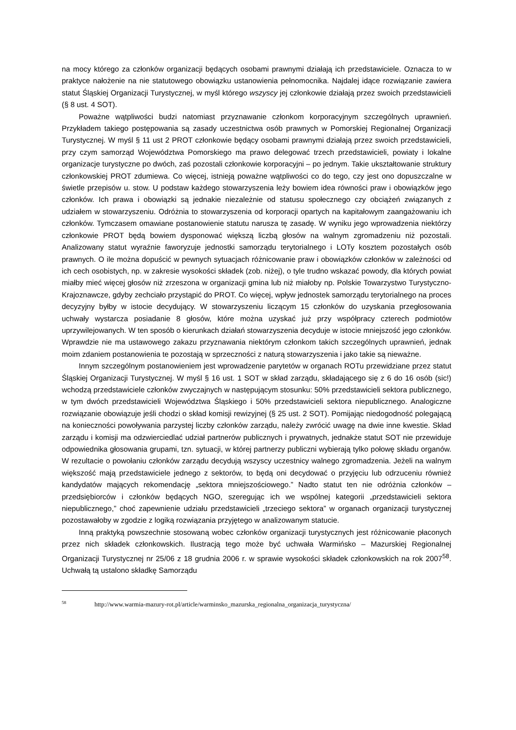na mocy którego za członków organizacji będących osobami prawnymi działają ich przedstawiciele. Oznacza to w praktyce nałożenie na nie statutowego obowiązku ustanowienia pełnomocnika. Najdalej idące rozwiązanie zawiera statut Śląskiej Organizacji Turystycznej, w myśl którego wszyscy jej członkowie działają przez swoich przedstawicieli (§ 8 ust. 4 SOT).
Poważne wątpliwości budzi natomiast przyznawanie członkom korporacyjnym szczególnych uprawnień. Przykładem takiego postępowania są zasady uczestnictwa osób prawnych w Pomorskiej Regionalnej Organizacji Turystycznej. W myśl § 11 ust 2 PROT członkowie będący osobami prawnymi działają przez swoich przedstawicieli, przy czym samorząd Województwa Pomorskiego ma prawo delegować trzech przedstawicieli, powiaty i lokalne organizacje turystyczne po dwóch, zaś pozostali członkowie korporacyjni – po jednym. Takie ukształtowanie struktury członkowskiej PROT zdumiewa. Co więcej, istnieją poważne wątpliwości co do tego, czy jest ono dopuszczalne w świetle przepisów u. stow. U podstaw każdego stowarzyszenia leży bowiem idea równości praw i obowiązków jego członków. Ich prawa i obowiązki są jednakie niezależnie od statusu społecznego czy obciążeń związanych z udziałem w stowarzyszeniu. Odróżnia to stowarzyszenia od korporacji opartych na kapitałowym zaangażowaniu ich członków. Tymczasem omawiane postanowienie statutu narusza tę zasadę. W wyniku jego wprowadzenia niektórzy członkowie PROT będą bowiem dysponować większą liczbą głosów na walnym zgromadzeniu niż pozostali. Analizowany statut wyraźnie faworyzuje jednostki samorządu terytorialnego i LOTy kosztem pozostałych osób prawnych. O ile można dopuścić w pewnych sytuacjach różnicowanie praw i obowiązków członków w zależności od ich cech osobistych, np. w zakresie wysokości składek (zob. niżej), o tyle trudno wskazać powody, dla których powiat miałby mieć więcej głosów niż zrzeszona w organizacji gmina lub niż miałoby np. Polskie Towarzystwo Turystyczno-Krajoznawcze, gdyby zechciało przystąpić do PROT. Co więcej, wpływ jednostek samorządu terytorialnego na proces decyzyjny byłby w istocie decydujący. W stowarzyszeniu liczącym 15 członków do uzyskania przegłosowania uchwały wystarcza posiadanie 8 głosów, które można uzyskać już przy współpracy czterech podmiotów uprzywilejowanych. W ten sposób o kierunkach działań stowarzyszenia decyduje w istocie mniejszość jego członków. Wprawdzie nie ma ustawowego zakazu przyznawania niektórym członkom takich szczególnych uprawnień, jednak moim zdaniem postanowienia te pozostają w sprzeczności z naturą stowarzyszenia i jako takie są nieważne.
Innym szczególnym postanowieniem jest wprowadzenie parytetów w organach ROTu przewidziane przez statut Śląskiej Organizacji Turystycznej. W myśl § 16 ust. 1 SOT w skład zarządu, składającego się z 6 do 16 osób (sic!) wchodzą przedstawiciele członków zwyczajnych w następującym stosunku: 50% przedstawicieli sektora publicznego, w tym dwóch przedstawicieli Województwa Śląskiego i 50% przedstawicieli sektora niepublicznego. Analogiczne rozwiązanie obowiązuje jeśli chodzi o skład komisji rewizyjnej (§ 25 ust. 2 SOT). Pomijając niedogodność polegającą na konieczności powoływania parzystej liczby członków zarządu, należy zwrócić uwagę na dwie inne kwestie. Skład zarządu i komisji ma odzwierciedlać udział partnerów publicznych i prywatnych, jednakże statut SOT nie przewiduje odpowiednika głosowania grupami, tzn. sytuacji, w której partnerzy publiczni wybierają tylko połowę składu organów. W rezultacie o powołaniu członków zarządu decydują wszyscy uczestnicy walnego zgromadzenia. Jeżeli na walnym większość mają przedstawiciele jednego z sektorów, to będą oni decydować o przyjęciu lub odrzuceniu również kandydatów mających rekomendację „sektora mniejszościowego.” Nadto statut ten nie odróżnia członków – przedsiębiorców i członków będących NGO, szeregując ich we wspólnej kategorii „przedstawicieli sektora niepublicznego,” choć zapewnienie udziału przedstawicieli „trzeciego sektora” w organach organizacji turystycznej pozostawałoby w zgodzie z logiką rozwiązania przyjętego w analizowanym statucie.
Inną praktyką powszechnie stosowaną wobec członków organizacji turystycznych jest różnicowanie płaconych przez nich składek członkowskich. Ilustracją tego może być uchwała Warmińsko – Mazurskiej Regionalnej Organizacji Turystycznej nr 25/06 z 18 grudnia 2006 r. w sprawie wysokości składek członkowskich na rok 2007<sup>58</sup>. Uchwałą tą ustalono składkę Samorządu
<sup>58</sup> http://www.warmia-mazury-rot.pl/article/warminsko_mazurska_regionalna_organizacja_turystyczna/